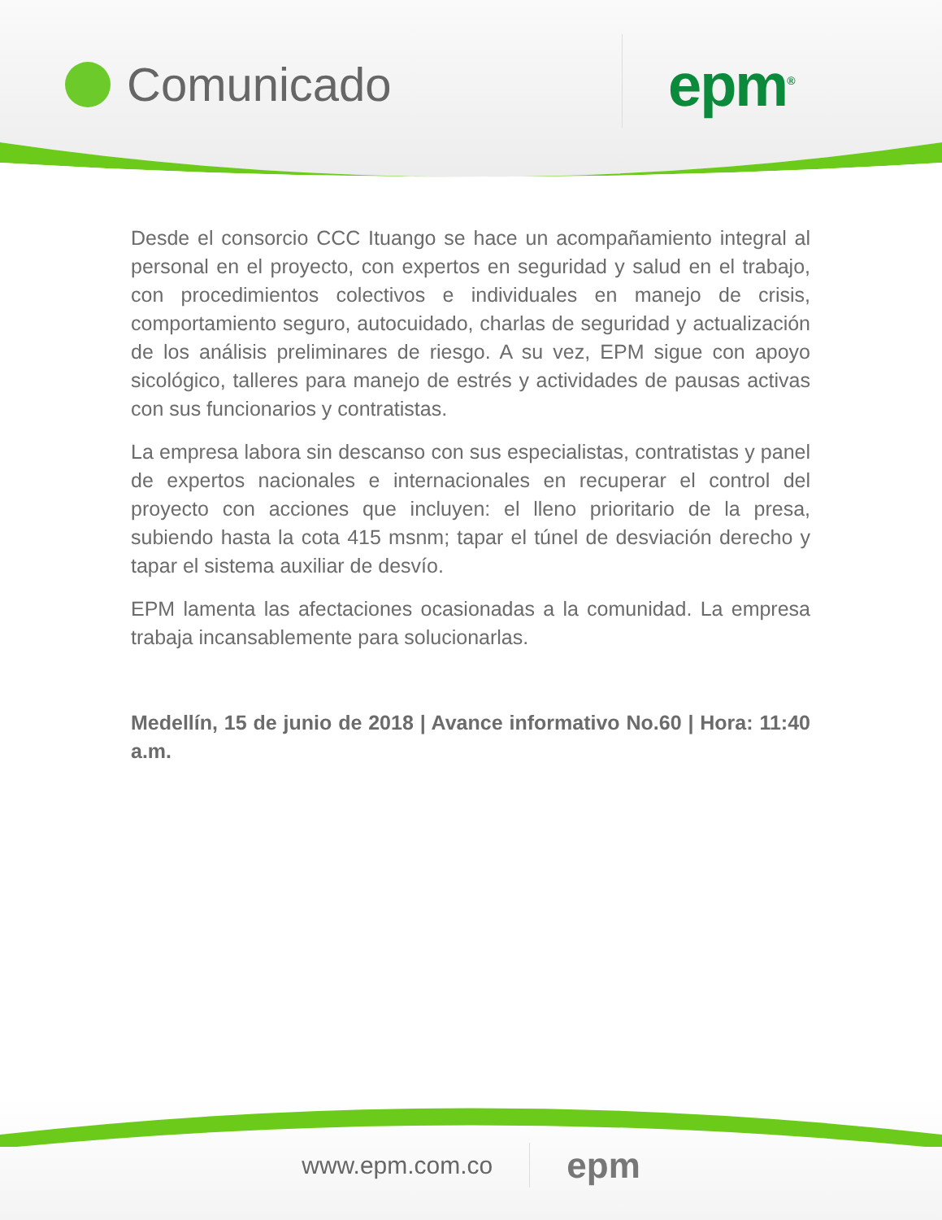Comunicado epm<sup>®</sup>
Desde el consorcio CCC Ituango se hace un acompañamiento integral al personal en el proyecto, con expertos en seguridad y salud en el trabajo, con procedimientos colectivos e individuales en manejo de crisis, comportamiento seguro, autocuidado, charlas de seguridad y actualización de los análisis preliminares de riesgo. A su vez, EPM sigue con apoyo sicológico, talleres para manejo de estrés y actividades de pausas activas con sus funcionarios y contratistas.
La empresa labora sin descanso con sus especialistas, contratistas y panel de expertos nacionales e internacionales en recuperar el control del proyecto con acciones que incluyen: el lleno prioritario de la presa, subiendo hasta la cota 415 msnm; tapar el túnel de desviación derecho y tapar el sistema auxiliar de desvío.
EPM lamenta las afectaciones ocasionadas a la comunidad. La empresa trabaja incansablemente para solucionarlas.
Medellín, 15 de junio de 2018 | Avance informativo No.60 | Hora: 11:40 a.m.
www.epm.com.co epm